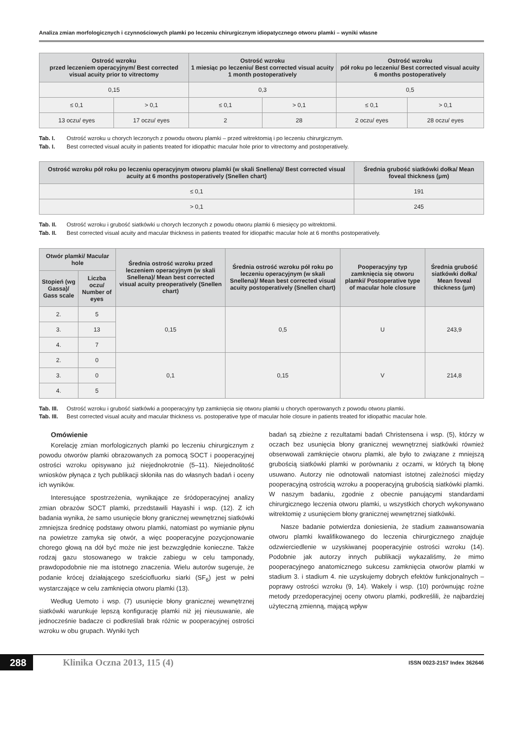Analiza zmian morfologicznych i czynnościowych plamki po leczeniu chirurgicznym idiopatycznego otworu plamki – wyniki własne
| Ostrość wzroku przed leczeniem operacyjnym/ Best corrected visual acuity prior to vitrectomy | | Ostrość wzroku 1 miesiąc po leczeniu/ Best corrected visual acuity 1 month postoperatively | | Ostrość wzroku pół roku po leczeniu/ Best corrected visual acuity 6 months postoperatively | |
| --- | --- | --- | --- | --- | --- |
| 0,15 | | 0,3 | | 0,5 | |
| ≤ 0,1 | > 0,1 | ≤ 0,1 | > 0,1 | ≤ 0,1 | > 0,1 |
| 13 oczu/ eyes | 17 oczu/ eyes | 2 | 28 | 2 oczu/ eyes | 28 oczu/ eyes |
Tab. I. Ostrość wzroku u chorych leczonych z powodu otworu plamki – przed witrektomią i po leczeniu chirurgicznym.
Tab. I. Best corrected visual acuity in patients treated for idiopathic macular hole prior to vitrectomy and postoperatively.
| Ostrość wzroku pół roku po leczeniu operacyjnym otworu plamki (w skali Snellena)/ Best corrected visual acuity at 6 months postoperatively (Snellen chart) | Średnia grubość siatkówki dołka/ Mean foveal thickness (μm) |
| --- | --- |
| ≤ 0,1 | 191 |
| > 0,1 | 245 |
Tab. II. Ostrość wzroku i grubość siatkówki u chorych leczonych z powodu otworu plamki 6 miesięcy po witrektomii.
Tab. II. Best corrected visual acuity and macular thickness in patients treated for idiopathic macular hole at 6 months postoperatively.
| Otwór plamki/ Macular hole | | Średnia ostrość wzroku przed leczeniem operacyjnym (w skali Snellena)/ Mean best corrected visual acuity preoperatively (Snellen chart) | Średnia ostrość wzroku pół roku po leczeniu operacyjnym (w skali Snellena)/ Mean best corrected visual acuity postoperatively (Snellen chart) | Pooperacyjny typ zamknięcia się otworu plamki/ Postoperative type of macular hole closure | Średnia grubość siatkówki dołka/ Mean foveal thickness (μm) |
| --- | --- | --- | --- | --- | --- |
| Stopień (wg Gassa)/ Gass scale | Liczba oczu/ Number of eyes | | | | |
| 2. | 5 | 0,15 | 0,5 | U | 243,9 |
| 3. | 13 | | | | |
| 4. | 7 | | | | |
| 2. | 0 | 0,1 | 0,15 | V | 214,8 |
| 3. | 0 | | | | |
| 4. | 5 | | | | |
Tab. III. Ostrość wzroku i grubość siatkówki a pooperacyjny typ zamknięcia się otworu plamki u chorych operowanych z powodu otworu plamki.
Tab. III. Best corrected visual acuity and macular thickness vs. postoperative type of macular hole closure in patients treated for idiopathic macular hole.
Omówienie
Korelację zmian morfologicznych plamki po leczeniu chirurgicznym z powodu otworów plamki obrazowanych za pomocą SOCT i pooperacyjnej ostrości wzroku opisywano już niejednokrotnie (5–11). Niejednolitość wniosków płynąca z tych publikacji skłoniła nas do własnych badań i oceny ich wyników.
Interesujące spostrzeżenia, wynikające ze śródoperacyjnej analizy zmian obrazów SOCT plamki, przedstawili Hayashi i wsp. (12). Z ich badania wynika, że samo usunięcie błony granicznej wewnętrznej siatkówki zmniejsza średnicę podstawy otworu plamki, natomiast po wymianie płynu na powietrze zamyka się otwór, a więc pooperacyjne pozycjonowanie chorego głową na dół być może nie jest bezwzględnie konieczne. Także rodzaj gazu stosowanego w trakcie zabiegu w celu tamponady, prawdopodobnie nie ma istotnego znaczenia. Wielu autorów sugeruje, że podanie krócej działającego sześciofluorku siarki (SF<sub>6</sub>) jest w pełni wystarczające w celu zamknięcia otworu plamki (13).
Według Uemoto i wsp. (7) usunięcie błony granicznej wewnętrznej siatkówki warunkuje lepszą konfigurację plamki niż jej nieusuwanie, ale jednocześnie badacze ci podkreślali brak różnic w pooperacyjnej ostrości wzroku w obu grupach. Wyniki tych
badań są zbieżne z rezultatami badań Christensena i wsp. (5), którzy w oczach bez usunięcia błony granicznej wewnętrznej siatkówki również obserwowali zamknięcie otworu plamki, ale było to związane z mniejszą grubością siatkówki plamki w porównaniu z oczami, w których tą błonę usuwano. Autorzy nie odnotowali natomiast istotnej zależności między pooperacyjną ostrością wzroku a pooperacyjną grubością siatkówki plamki. W naszym badaniu, zgodnie z obecnie panującymi standardami chirurgicznego leczenia otworu plamki, u wszystkich chorych wykonywano witrektomię z usunięciem błony granicznej wewnętrznej siatkówki.
Nasze badanie potwierdza doniesienia, że stadium zaawansowania otworu plamki kwalifikowanego do leczenia chirurgicznego znajduje odzwierciedlenie w uzyskiwanej pooperacyjnie ostrości wzroku (14). Podobnie jak autorzy innych publikacji wykazaliśmy, że mimo pooperacyjnego anatomicznego sukcesu zamknięcia otworów plamki w stadium 3. i stadium 4. nie uzyskujemy dobrych efektów funkcjonalnych – poprawy ostrości wzroku (9, 14). Wakely i wsp. (10) porównując rożne metody przedoperacyjnej oceny otworu plamki, podkreślili, że najbardziej użyteczną zmienną, mającą wpływ
288 Klinika Oczna 2013, 115 (4) ISSN 0023-2157 Index 362646